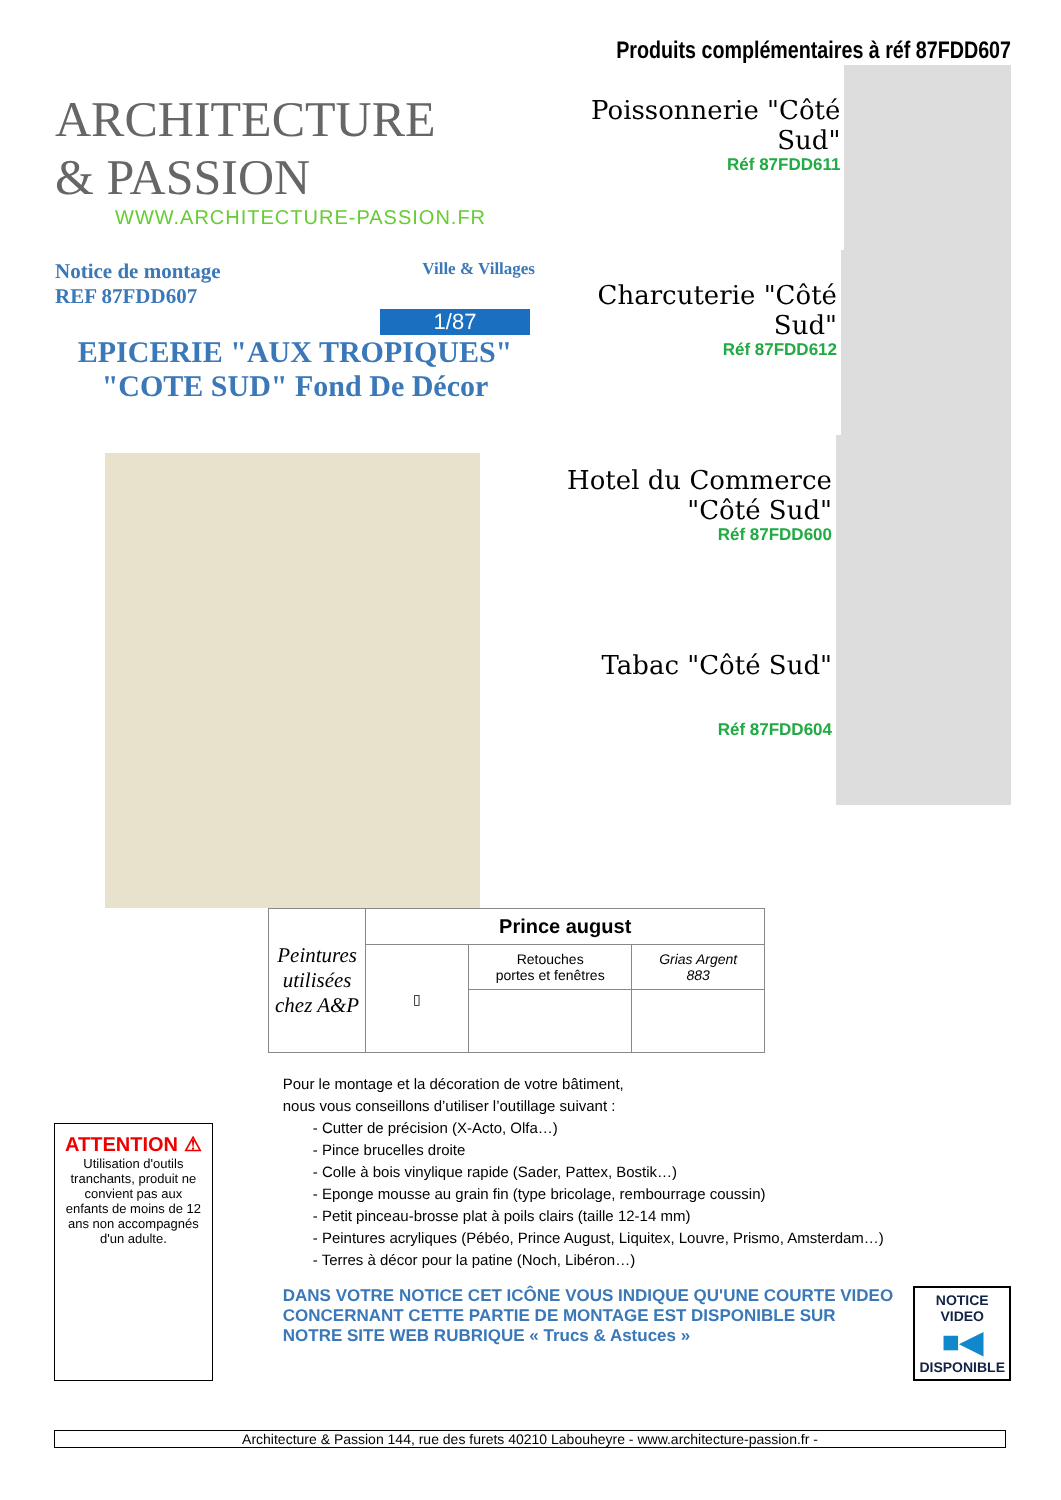ARCHITECTURE
& PASSION
WWW.ARCHITECTURE-PASSION.FR
Notice de montage
REF 87FDD607 Ville & Villages
1/87
EPICERIE "AUX TROPIQUES"
"COTE SUD" Fond De Décor
Produits complémentaires à réf 87FDD607
Poissonnerie "Côté Sud"
Réf 87FDD611
Charcuterie "Côté Sud"
Réf 87FDD612
Hotel du Commerce
"Côté Sud"
Réf 87FDD600
Tabac "Côté Sud"
Réf 87FDD604
| Peintures utilisées chez A&P | Prince august | | |
| | ▯ | Retouches portes et fenêtres | Grias Argent 883 |
ATTENTION ⚠
Utilisation d'outils tranchants, produit ne convient pas aux enfants de moins de 12 ans non accompagnés d'un adulte.
Pour le montage et la décoration de votre bâtiment,
nous vous conseillons d’utiliser l’outillage suivant :
- Cutter de précision (X-Acto, Olfa…)
- Pince brucelles droite
- Colle à bois vinylique rapide (Sader, Pattex, Bostik…)
- Eponge mousse au grain fin (type bricolage, rembourrage coussin)
- Petit pinceau-brosse plat à poils clairs (taille 12-14 mm)
- Peintures acryliques (Pébéo, Prince August, Liquitex, Louvre, Prismo, Amsterdam…)
- Terres à décor pour la patine (Noch, Libéron…)
DANS VOTRE NOTICE CET ICÔNE VOUS INDIQUE QU'UNE COURTE VIDEO CONCERNANT CETTE PARTIE DE MONTAGE EST DISPONIBLE SUR NOTRE SITE WEB RUBRIQUE « Trucs & Astuces »
NOTICE VIDEO
■◀
DISPONIBLE
Architecture & Passion 144, rue des furets 40210 Labouheyre - www.architecture-passion.fr -